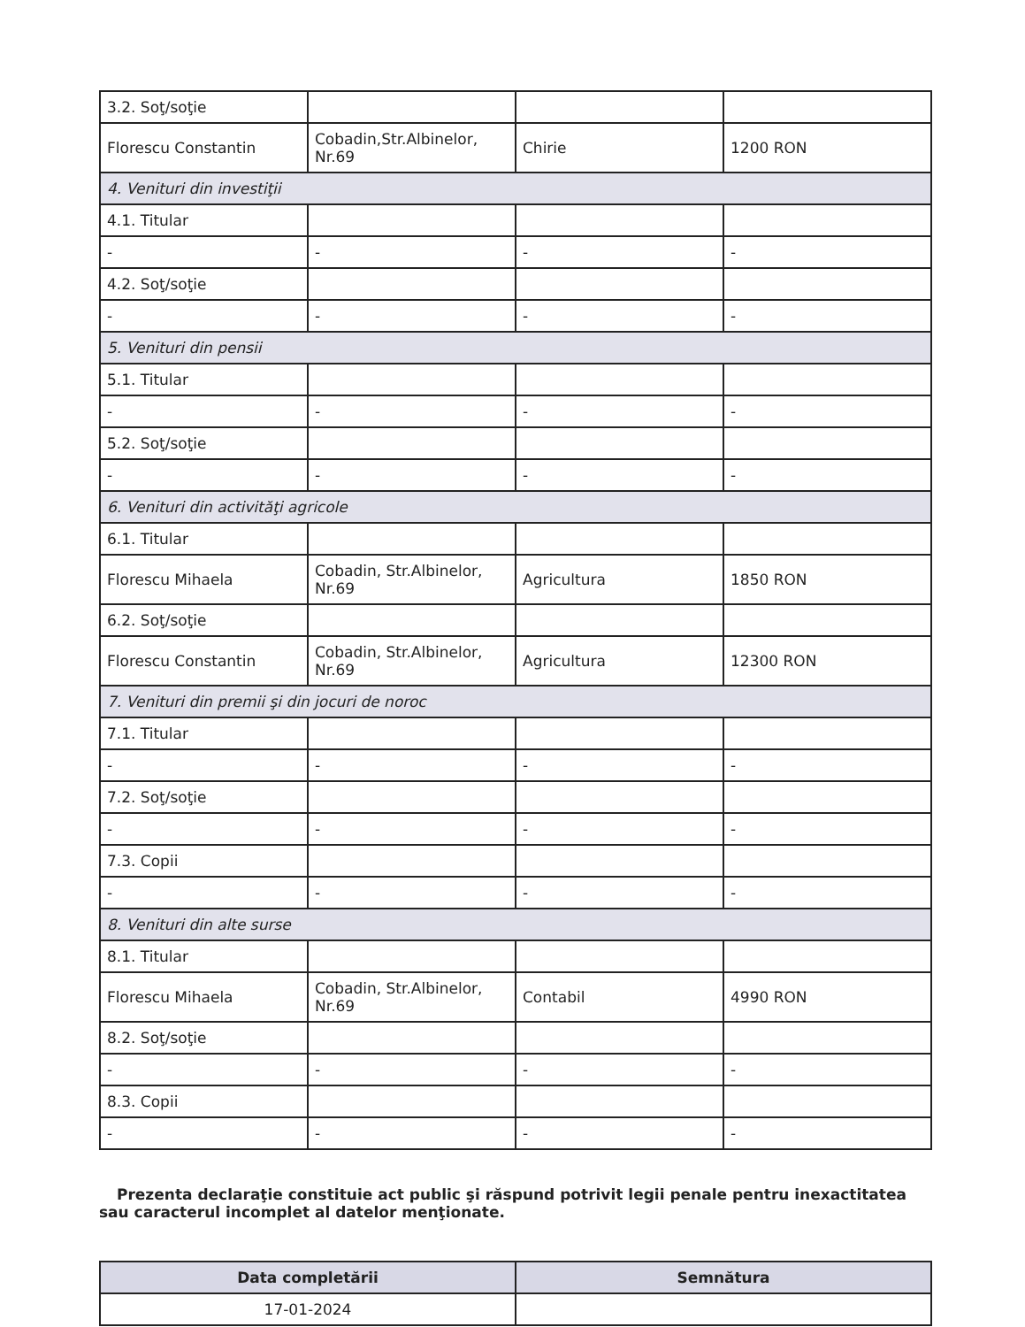| 3.2. Soţ/soţie | | | |
| Florescu Constantin | Cobadin,Str.Albinelor, Nr.69 | Chirie | 1200 RON |
| 4. Venituri din investiţii | | | |
| 4.1. Titular | | | |
| - | - | - | - |
| 4.2. Soţ/soţie | | | |
| - | - | - | - |
| 5. Venituri din pensii | | | |
| 5.1. Titular | | | |
| - | - | - | - |
| 5.2. Soţ/soţie | | | |
| - | - | - | - |
| 6. Venituri din activităţi agricole | | | |
| 6.1. Titular | | | |
| Florescu Mihaela | Cobadin, Str.Albinelor, Nr.69 | Agricultura | 1850 RON |
| 6.2. Soţ/soţie | | | |
| Florescu Constantin | Cobadin, Str.Albinelor, Nr.69 | Agricultura | 12300 RON |
| 7. Venituri din premii şi din jocuri de noroc | | | |
| 7.1. Titular | | | |
| - | - | - | - |
| 7.2. Soţ/soţie | | | |
| - | - | - | - |
| 7.3. Copii | | | |
| - | - | - | - |
| 8. Venituri din alte surse | | | |
| 8.1. Titular | | | |
| Florescu Mihaela | Cobadin, Str.Albinelor, Nr.69 | Contabil | 4990 RON |
| 8.2. Soţ/soţie | | | |
| - | - | - | - |
| 8.3. Copii | | | |
| - | - | - | - |
Prezenta declaraţie constituie act public şi răspund potrivit legii penale pentru inexactitatea sau caracterul incomplet al datelor menţionate.
| Data completării | Semnătura |
| --- | --- |
| 17-01-2024 | |